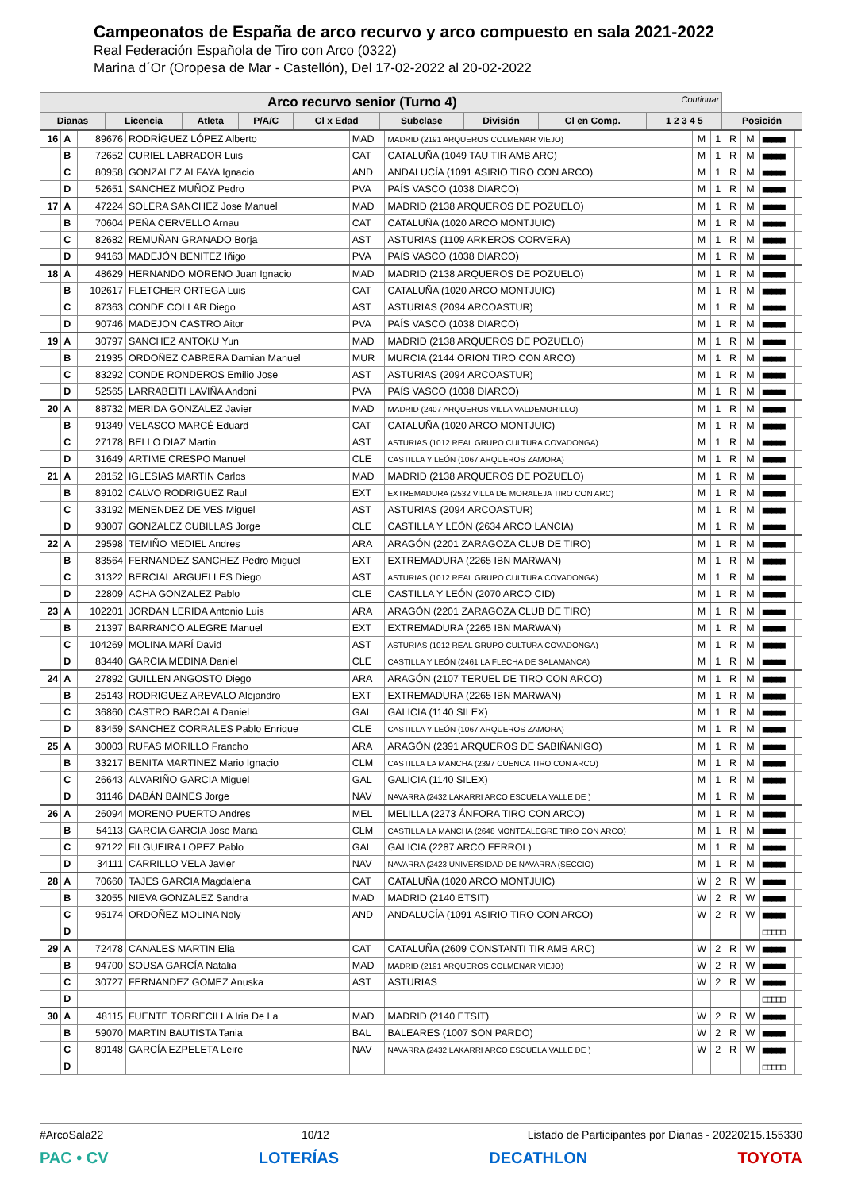Campeonatos de España de arco recurvo y arco compuesto en sala 2021-2022
Real Federación Española de Tiro con Arco (0322)
Marina d´Or (Oropesa de Mar - Castellón), Del 17-02-2022 al 20-02-2022
| Arco recurvo senior (Turno 4) Continuar | | | | | | | | | |
| Dianas | Licencia | Atleta | P/A/C | Cl x Edad | Subclase | División | Cl en Comp. | 1 2 3 4 5 | Posición |
| 16 | A | 89676 | RODRÍGUEZ LÓPEZ Alberto | MAD | MADRID (2191 ARQUEROS COLMENAR VIEJO) | M | 1 | R | M | ■■■■■ | |
| | B | 72652 | CURIEL LABRADOR Luis | CAT | CATALUÑA (1049 TAU TIR AMB ARC) | M | 1 | R | M | ■■■■■ | |
| | C | 80958 | GONZALEZ ALFAYA Ignacio | AND | ANDALUCÍA (1091 ASIRIO TIRO CON ARCO) | M | 1 | R | M | ■■■■■ | |
| | D | 52651 | SANCHEZ MUÑOZ Pedro | PVA | PAÍS VASCO (1038 DIARCO) | M | 1 | R | M | ■■■■■ | |
| 17 | A | 47224 | SOLERA SANCHEZ Jose Manuel | MAD | MADRID (2138 ARQUEROS DE POZUELO) | M | 1 | R | M | ■■■■■ | |
| | B | 70604 | PEÑA CERVELLO Arnau | CAT | CATALUÑA (1020 ARCO MONTJUIC) | M | 1 | R | M | ■■■■■ | |
| | C | 82682 | REMUÑAN GRANADO Borja | AST | ASTURIAS (1109 ARKEROS CORVERA) | M | 1 | R | M | ■■■■■ | |
| | D | 94163 | MADEJÓN BENITEZ Iñigo | PVA | PAÍS VASCO (1038 DIARCO) | M | 1 | R | M | ■■■■■ | |
| 18 | A | 48629 | HERNANDO MORENO Juan Ignacio | MAD | MADRID (2138 ARQUEROS DE POZUELO) | M | 1 | R | M | ■■■■■ | |
| | B | 102617 | FLETCHER ORTEGA Luis | CAT | CATALUÑA (1020 ARCO MONTJUIC) | M | 1 | R | M | ■■■■■ | |
| | C | 87363 | CONDE COLLAR Diego | AST | ASTURIAS (2094 ARCOASTUR) | M | 1 | R | M | ■■■■■ | |
| | D | 90746 | MADEJON CASTRO Aitor | PVA | PAÍS VASCO (1038 DIARCO) | M | 1 | R | M | ■■■■■ | |
| 19 | A | 30797 | SANCHEZ ANTOKU Yun | MAD | MADRID (2138 ARQUEROS DE POZUELO) | M | 1 | R | M | ■■■■■ | |
| | B | 21935 | ORDOÑEZ CABRERA Damian Manuel | MUR | MURCIA (2144 ORION TIRO CON ARCO) | M | 1 | R | M | ■■■■■ | |
| | C | 83292 | CONDE RONDEROS Emilio Jose | AST | ASTURIAS (2094 ARCOASTUR) | M | 1 | R | M | ■■■■■ | |
| | D | 52565 | LARRABEITI LAVIÑA Andoni | PVA | PAÍS VASCO (1038 DIARCO) | M | 1 | R | M | ■■■■■ | |
| 20 | A | 88732 | MERIDA GONZALEZ Javier | MAD | MADRID (2407 ARQUEROS VILLA VALDEMORILLO) | M | 1 | R | M | ■■■■■ | |
| | B | 91349 | VELASCO MARCÈ Eduard | CAT | CATALUÑA (1020 ARCO MONTJUIC) | M | 1 | R | M | ■■■■■ | |
| | C | 27178 | BELLO DIAZ Martin | AST | ASTURIAS (1012 REAL GRUPO CULTURA COVADONGA) | M | 1 | R | M | ■■■■■ | |
| | D | 31649 | ARTIME CRESPO Manuel | CLE | CASTILLA Y LEÓN (1067 ARQUEROS ZAMORA) | M | 1 | R | M | ■■■■■ | |
| 21 | A | 28152 | IGLESIAS MARTIN Carlos | MAD | MADRID (2138 ARQUEROS DE POZUELO) | M | 1 | R | M | ■■■■■ | |
| | B | 89102 | CALVO RODRIGUEZ Raul | EXT | EXTREMADURA (2532 VILLA DE MORALEJA TIRO CON ARC) | M | 1 | R | M | ■■■■■ | |
| | C | 33192 | MENENDEZ DE VES Miguel | AST | ASTURIAS (2094 ARCOASTUR) | M | 1 | R | M | ■■■■■ | |
| | D | 93007 | GONZALEZ CUBILLAS Jorge | CLE | CASTILLA Y LEÓN (2634 ARCO LANCIA) | M | 1 | R | M | ■■■■■ | |
| 22 | A | 29598 | TEMIÑO MEDIEL Andres | ARA | ARAGÓN (2201 ZARAGOZA CLUB DE TIRO) | M | 1 | R | M | ■■■■■ | |
| | B | 83564 | FERNANDEZ SANCHEZ Pedro Miguel | EXT | EXTREMADURA (2265 IBN MARWAN) | M | 1 | R | M | ■■■■■ | |
| | C | 31322 | BERCIAL ARGUELLES Diego | AST | ASTURIAS (1012 REAL GRUPO CULTURA COVADONGA) | M | 1 | R | M | ■■■■■ | |
| | D | 22809 | ACHA GONZALEZ Pablo | CLE | CASTILLA Y LEÓN (2070 ARCO CID) | M | 1 | R | M | ■■■■■ | |
| 23 | A | 102201 | JORDAN LERIDA Antonio Luis | ARA | ARAGÓN (2201 ZARAGOZA CLUB DE TIRO) | M | 1 | R | M | ■■■■■ | |
| | B | 21397 | BARRANCO ALEGRE Manuel | EXT | EXTREMADURA (2265 IBN MARWAN) | M | 1 | R | M | ■■■■■ | |
| | C | 104269 | MOLINA MARÍ David | AST | ASTURIAS (1012 REAL GRUPO CULTURA COVADONGA) | M | 1 | R | M | ■■■■■ | |
| | D | 83440 | GARCIA MEDINA Daniel | CLE | CASTILLA Y LEÓN (2461 LA FLECHA DE SALAMANCA) | M | 1 | R | M | ■■■■■ | |
| 24 | A | 27892 | GUILLEN ANGOSTO Diego | ARA | ARAGÓN (2107 TERUEL DE TIRO CON ARCO) | M | 1 | R | M | ■■■■■ | |
| | B | 25143 | RODRIGUEZ AREVALO Alejandro | EXT | EXTREMADURA (2265 IBN MARWAN) | M | 1 | R | M | ■■■■■ | |
| | C | 36860 | CASTRO BARCALA Daniel | GAL | GALICIA (1140 SILEX) | M | 1 | R | M | ■■■■■ | |
| | D | 83459 | SANCHEZ CORRALES Pablo Enrique | CLE | CASTILLA Y LEÓN (1067 ARQUEROS ZAMORA) | M | 1 | R | M | ■■■■■ | |
| 25 | A | 30003 | RUFAS MORILLO Francho | ARA | ARAGÓN (2391 ARQUEROS DE SABIÑANIGO) | M | 1 | R | M | ■■■■■ | |
| | B | 33217 | BENITA MARTINEZ Mario Ignacio | CLM | CASTILLA LA MANCHA (2397 CUENCA TIRO CON ARCO) | M | 1 | R | M | ■■■■■ | |
| | C | 26643 | ALVARIÑO GARCIA Miguel | GAL | GALICIA (1140 SILEX) | M | 1 | R | M | ■■■■■ | |
| | D | 31146 | DABÁN BAINES Jorge | NAV | NAVARRA (2432 LAKARRI ARCO ESCUELA VALLE DE ) | M | 1 | R | M | ■■■■■ | |
| 26 | A | 26094 | MORENO PUERTO Andres | MEL | MELILLA (2273 ÁNFORA TIRO CON ARCO) | M | 1 | R | M | ■■■■■ | |
| | B | 54113 | GARCIA GARCIA Jose Maria | CLM | CASTILLA LA MANCHA (2648 MONTEALEGRE TIRO CON ARCO) | M | 1 | R | M | ■■■■■ | |
| | C | 97122 | FILGUEIRA LOPEZ Pablo | GAL | GALICIA (2287 ARCO FERROL) | M | 1 | R | M | ■■■■■ | |
| | D | 34111 | CARRILLO VELA Javier | NAV | NAVARRA (2423 UNIVERSIDAD DE NAVARRA (SECCIO) | M | 1 | R | M | ■■■■■ | |
| 28 | A | 70660 | TAJES GARCIA Magdalena | CAT | CATALUÑA (1020 ARCO MONTJUIC) | W | 2 | R | W | ■■■■■ | |
| | B | 32055 | NIEVA GONZALEZ Sandra | MAD | MADRID (2140 ETSIT) | W | 2 | R | W | ■■■■■ | |
| | C | 95174 | ORDOÑEZ MOLINA Noly | AND | ANDALUCÍA (1091 ASIRIO TIRO CON ARCO) | W | 2 | R | W | ■■■■■ | |
| | D | | | | | | | | | □□□□□ | |
| 29 | A | 72478 | CANALES MARTIN Elia | CAT | CATALUÑA (2609 CONSTANTI TIR AMB ARC) | W | 2 | R | W | ■■■■■ | |
| | B | 94700 | SOUSA GARCÍA Natalia | MAD | MADRID (2191 ARQUEROS COLMENAR VIEJO) | W | 2 | R | W | ■■■■■ | |
| | C | 30727 | FERNANDEZ GOMEZ Anuska | AST | ASTURIAS | W | 2 | R | W | ■■■■■ | |
| | D | | | | | | | | | □□□□□ | |
| 30 | A | 48115 | FUENTE TORRECILLA Iria De La | MAD | MADRID (2140 ETSIT) | W | 2 | R | W | ■■■■■ | |
| | B | 59070 | MARTIN BAUTISTA Tania | BAL | BALEARES (1007 SON PARDO) | W | 2 | R | W | ■■■■■ | |
| | C | 89148 | GARCÍA EZPELETA Leire | NAV | NAVARRA (2432 LAKARRI ARCO ESCUELA VALLE DE ) | W | 2 | R | W | ■■■■■ | |
| | D | | | | | | | | | □□□□□ | |
#ArcoSala22 10/12 Listado de Participantes por Dianas - 20220215.155330
PAC • CV LOTERÍAS DECATHLON TOYOTA